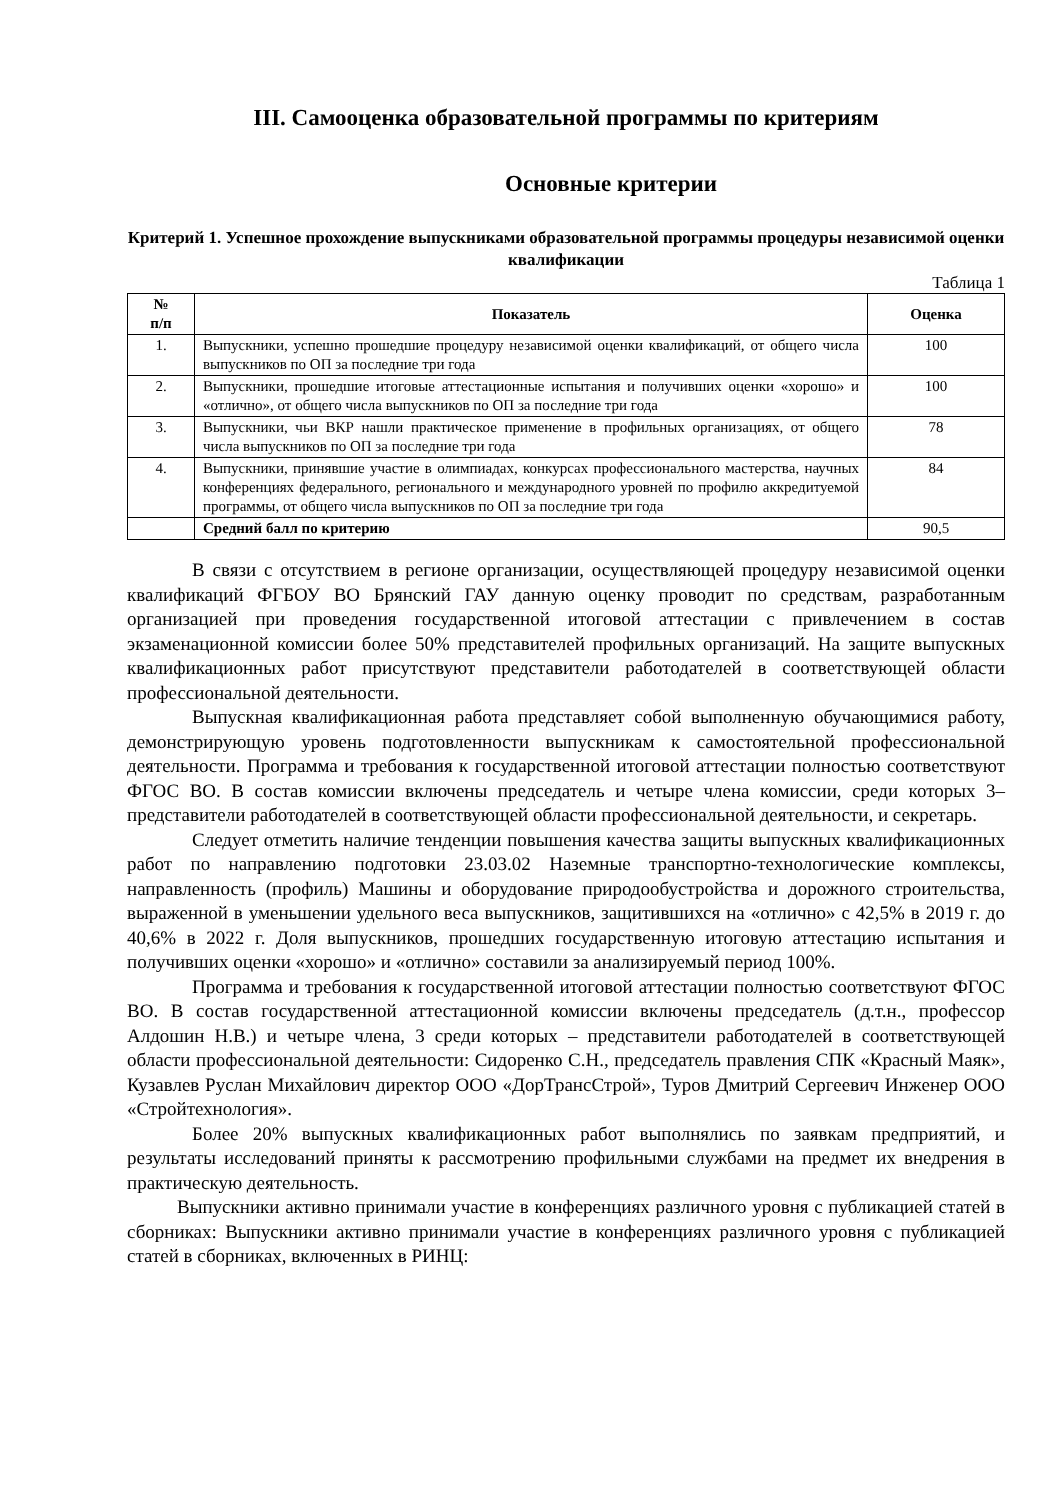III. Самооценка образовательной программы по критериям
Основные критерии
Критерий 1. Успешное прохождение выпускниками образовательной программы процедуры независимой оценки квалификации
Таблица 1
| № п/п | Показатель | Оценка |
| --- | --- | --- |
| 1. | Выпускники, успешно прошедшие процедуру независимой оценки квалификаций, от общего числа выпускников по ОП за последние три года | 100 |
| 2. | Выпускники, прошедшие итоговые аттестационные испытания и получивших оценки «хорошо» и «отлично», от общего числа выпускников по ОП за последние три года | 100 |
| 3. | Выпускники, чьи ВКР нашли практическое применение в профильных организациях, от общего числа выпускников по ОП за последние три года | 78 |
| 4. | Выпускники, принявшие участие в олимпиадах, конкурсах профессионального мастерства, научных конференциях федерального, регионального и международного уровней по профилю аккредитуемой программы, от общего числа выпускников по ОП за последние три года | 84 |
| | Средний балл по критерию | 90,5 |
В связи с отсутствием в регионе организации, осуществляющей процедуру независимой оценки квалификаций ФГБОУ ВО Брянский ГАУ данную оценку проводит по средствам, разработанным организацией при проведения государственной итоговой аттестации с привлечением в состав экзаменационной комиссии более 50% представителей профильных организаций. На защите выпускных квалификационных работ присутствуют представители работодателей в соответствующей области профессиональной деятельности.
Выпускная квалификационная работа представляет собой выполненную обучающимися работу, демонстрирующую уровень подготовленности выпускникам к самостоятельной профессиональной деятельности. Программа и требования к государственной итоговой аттестации полностью соответствуют ФГОС ВО. В состав комиссии включены председатель и четыре члена комиссии, среди которых 3– представители работодателей в соответствующей области профессиональной деятельности, и секретарь.
Следует отметить наличие тенденции повышения качества защиты выпускных квалификационных работ по направлению подготовки 23.03.02 Наземные транспортно-технологические комплексы, направленность (профиль) Машины и оборудование природообустройства и дорожного строительства, выраженной в уменьшении удельного веса выпускников, защитившихся на «отлично» с 42,5% в 2019 г. до 40,6% в 2022 г. Доля выпускников, прошедших государственную итоговую аттестацию испытания и получивших оценки «хорошо» и «отлично» составили за анализируемый период 100%.
Программа и требования к государственной итоговой аттестации полностью соответствуют ФГОС ВО. В состав государственной аттестационной комиссии включены председатель (д.т.н., профессор Алдошин Н.В.) и четыре члена, 3 среди которых – представители работодателей в соответствующей области профессиональной деятельности: Сидоренко С.Н., председатель правления СПК «Красный Маяк», Кузавлев Руслан Михайлович директор ООО «ДорТрансСтрой», Туров Дмитрий Сергеевич Инженер ООО «Стройтехнология».
Более 20% выпускных квалификационных работ выполнялись по заявкам предприятий, и результаты исследований приняты к рассмотрению профильными службами на предмет их внедрения в практическую деятельность.
Выпускники активно принимали участие в конференциях различного уровня с публикацией статей в сборниках: Выпускники активно принимали участие в конференциях различного уровня с публикацией статей в сборниках, включенных в РИНЦ: